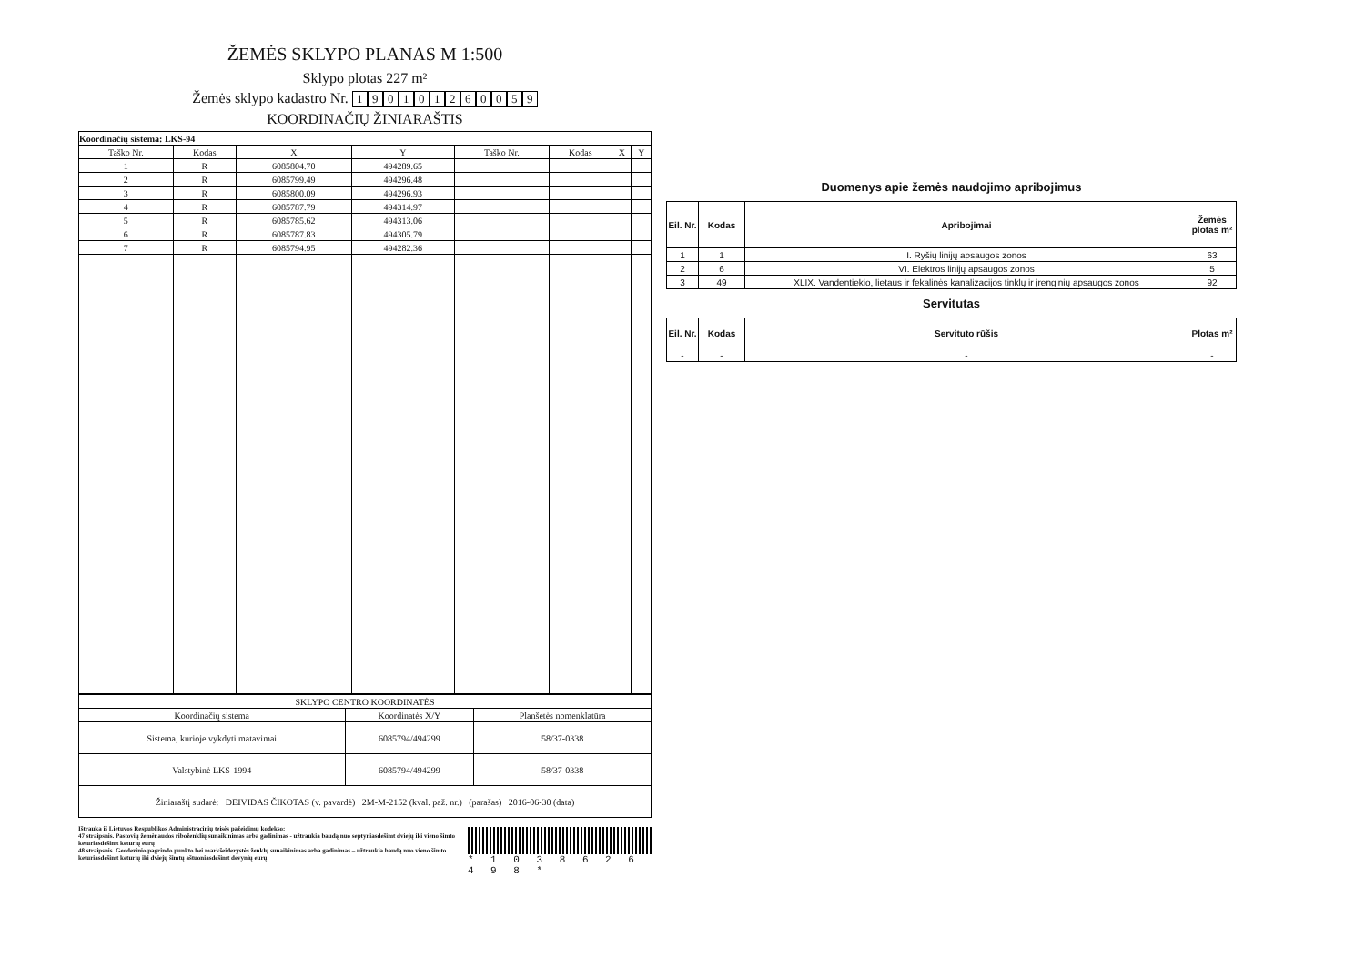ŽEMĖS SKLYPO PLANAS M 1:500
Sklypo plotas 227 m²
Žemės sklypo kadastro Nr. 190101260059
KOORDINAČIŲ ŽINIARAŠTIS
| Koordinačių sistema: LKS-94 | | | | | | | |
| Taško Nr. | Kodas | X | Y | Taško Nr. | Kodas | X | Y |
| 1 | R | 6085804.70 | 494289.65 | | | | |
| 2 | R | 6085799.49 | 494296.48 | | | | |
| 3 | R | 6085800.09 | 494296.93 | | | | |
| 4 | R | 6085787.79 | 494314.97 | | | | |
| 5 | R | 6085785.62 | 494313.06 | | | | |
| 6 | R | 6085787.83 | 494305.79 | | | | |
| 7 | R | 6085794.95 | 494282.36 | | | | |
| SKLYPO CENTRO KOORDINATĖS | | |
| --- | --- | --- |
| Koordinačių sistema | Koordinatės X/Y | Planšetės nomenklatūra |
| Sistema, kurioje vykdyti matavimai | 6085794/494299 | 58/37-0338 |
| Valstybinė LKS-1994 | 6085794/494299 | 58/37-0338 |
| Žiniaraštį sudarė: DEIVIDAS ČIKOTAS (v. pavardė) 2M-M-2152 (kval. paž. nr.) (parašas) 2016-06-30 (data) |
Ištrauka iš Lietuvos Respublikos Administracinių teisės pažeidimų kodekso:
47 straipsnis. Pastovių žemėnaudos riboženklių sunaikinimas arba gadinimas - užtraukia baudą nuo septyniasdešimt dviejų iki vieno šimto keturiasdešimt keturių eurų
48 straipsnis. Geodezinio pagrindo punkto bei markšeiderystės ženklų sunaikinimas arba gadinimas – užtraukia baudą nuo vieno šimto keturiasdešimt keturių iki dviejų šimtų aštuoniasdešimt devynių eurų
* 1 0 3 8 6 2 6 4 9 8 *
Duomenys apie žemės naudojimo apribojimus
| Eil. Nr. | Kodas | Apribojimai | Žemės plotas m² |
| --- | --- | --- | --- |
| 1 | 1 | I. Ryšių linijų apsaugos zonos | 63 |
| 2 | 6 | VI. Elektros linijų apsaugos zonos | 5 |
| 3 | 49 | XLIX. Vandentiekio, lietaus ir fekalinės kanalizacijos tinklų ir įrenginių apsaugos zonos | 92 |
Servitutas
| Eil. Nr. | Kodas | Servituto rūšis | Plotas m² |
| --- | --- | --- | --- |
| - | - | - | - |